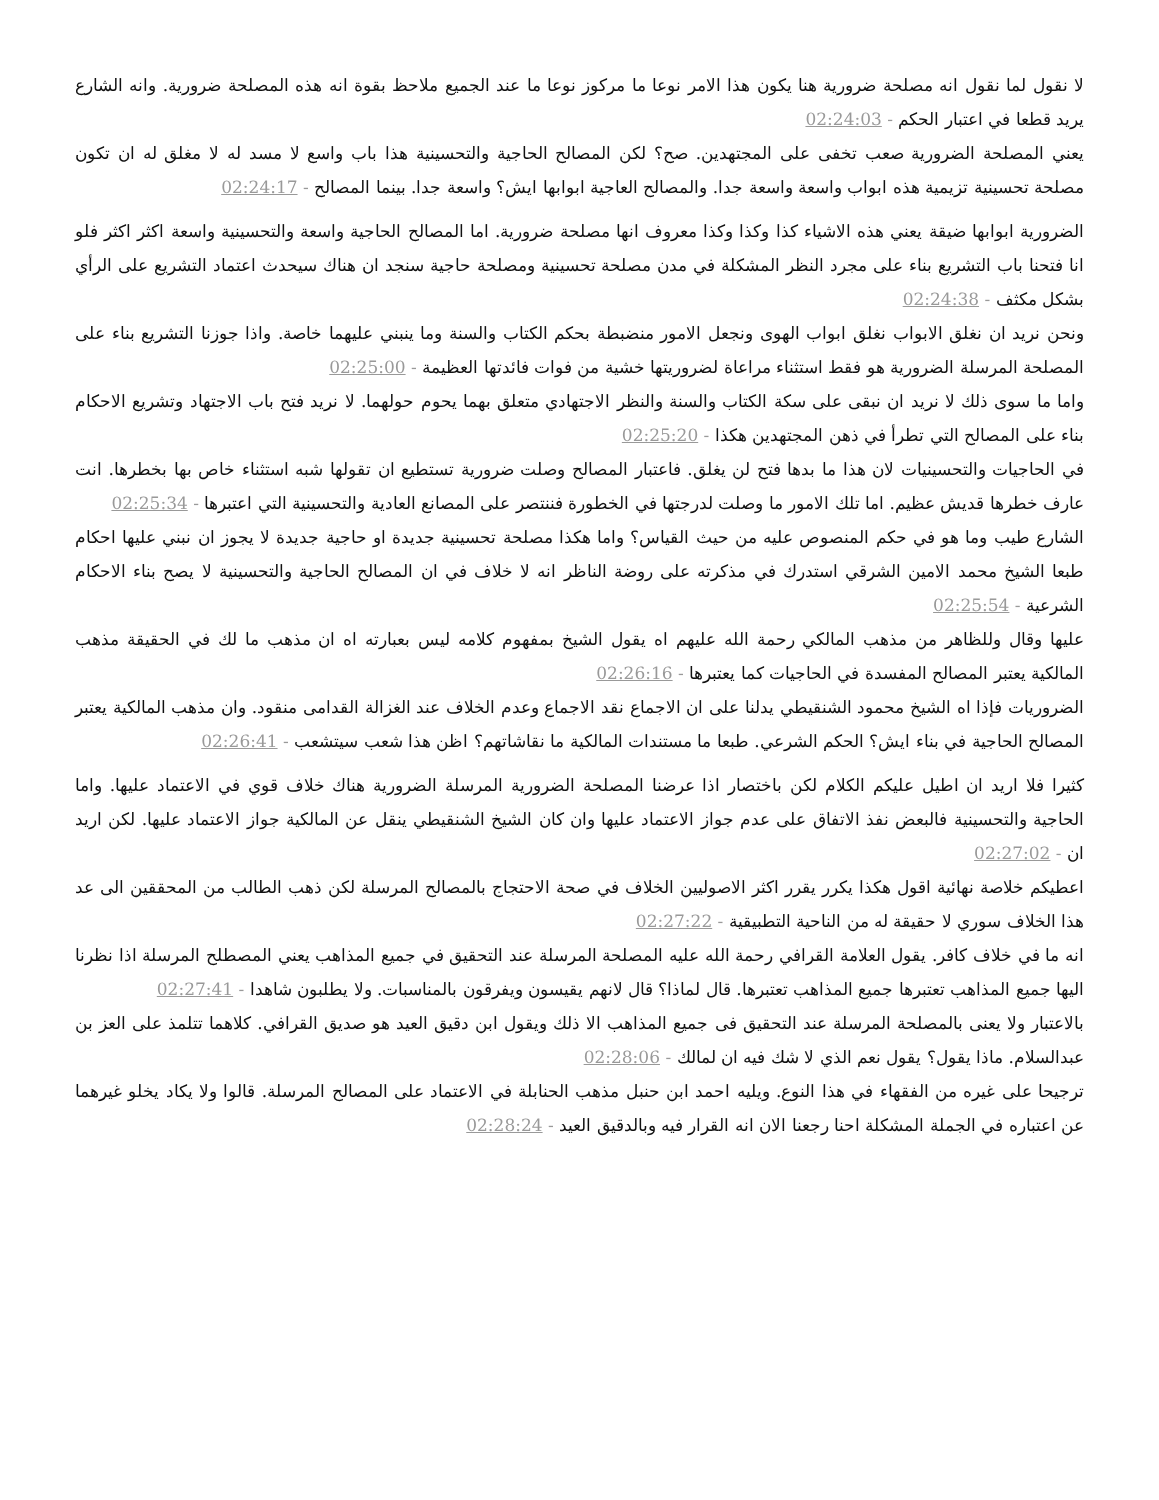لا نقول لما نقول انه مصلحة ضرورية هنا يكون هذا الامر نوعا ما مركوز نوعا ما عند الجميع ملاحظ بقوة انه هذه المصلحة ضرورية. وانه الشارع يريد قطعا في اعتبار الحكم - 02:24:03
يعني المصلحة الضرورية صعب تخفى على المجتهدين. صح؟ لكن المصالح الحاجية والتحسينية هذا باب واسع لا مسد له لا مغلق له ان تكون مصلحة تحسينية تزيمية هذه ابواب واسعة واسعة جدا. والمصالح العاجية ابوابها ايش؟ واسعة جدا. بينما المصالح - 02:24:17
الضرورية ابوابها ضيقة يعني هذه الاشياء كذا وكذا وكذا معروف انها مصلحة ضرورية. اما المصالح الحاجية واسعة والتحسينية واسعة اكثر اكثر فلو انا فتحنا باب التشريع بناء على مجرد النظر المشكلة في مدن مصلحة تحسينية ومصلحة حاجية سنجد ان هناك سيحدث اعتماد التشريع على الرأي بشكل مكثف - 02:24:38
ونحن نريد ان نغلق الابواب نغلق ابواب الهوى ونجعل الامور منضبطة بحكم الكتاب والسنة وما ينبني عليهما خاصة. واذا جوزنا التشريع بناء على المصلحة المرسلة الضرورية هو فقط استثناء مراعاة لضروريتها خشية من فوات فائدتها العظيمة - 02:25:00
واما ما سوى ذلك لا نريد ان نبقى على سكة الكتاب والسنة والنظر الاجتهادي متعلق بهما يحوم حولهما. لا نريد فتح باب الاجتهاد وتشريع الاحكام بناء على المصالح التي تطرأ في ذهن المجتهدين هكذا - 02:25:20
في الحاجيات والتحسينيات لان هذا ما بدها فتح لن يغلق. فاعتبار المصالح وصلت ضرورية تستطيع ان تقولها شبه استثناء خاص بها بخطرها. انت عارف خطرها قديش عظيم. اما تلك الامور ما وصلت لدرجتها في الخطورة فننتصر على المصانع العادية والتحسينية التي اعتبرها - 02:25:34
الشارع طيب وما هو في حكم المنصوص عليه من حيث القياس؟ واما هكذا مصلحة تحسينية جديدة او حاجية جديدة لا يجوز ان نبني عليها احكام طبعا الشيخ محمد الامين الشرقي استدرك في مذكرته على روضة الناظر انه لا خلاف في ان المصالح الحاجية والتحسينية لا يصح بناء الاحكام الشرعية - 02:25:54
عليها وقال وللظاهر من مذهب المالكي رحمة الله عليهم اه يقول الشيخ بمفهوم كلامه ليس بعبارته اه ان مذهب ما لك في الحقيقة مذهب المالكية يعتبر المصالح المفسدة في الحاجيات كما يعتبرها - 02:26:16
الضروريات فإذا اه الشيخ محمود الشنقيطي يدلنا على ان الاجماع نقد الاجماع وعدم الخلاف عند الغزالة القدامى منقود. وان مذهب المالكية يعتبر المصالح الحاجية في بناء ايش؟ الحكم الشرعي. طبعا ما مستندات المالكية ما نقاشاتهم؟ اظن هذا شعب سيتشعب - 02:26:41
كثيرا فلا اريد ان اطيل عليكم الكلام لكن باختصار اذا عرضنا المصلحة الضرورية المرسلة الضرورية هناك خلاف قوي في الاعتماد عليها. واما الحاجية والتحسينية فالبعض نفذ الاتفاق على عدم جواز الاعتماد عليها وان كان الشيخ الشنقيطي ينقل عن المالكية جواز الاعتماد عليها. لكن اريد ان - 02:27:02
اعطيكم خلاصة نهائية اقول هكذا يكرر يقرر اكثر الاصوليين الخلاف في صحة الاحتجاج بالمصالح المرسلة لكن ذهب الطالب من المحققين الى عد هذا الخلاف سوري لا حقيقة له من الناحية التطبيقية - 02:27:22
انه ما في خلاف كافر. يقول العلامة القرافي رحمة الله عليه المصلحة المرسلة عند التحقيق في جميع المذاهب يعني المصطلح المرسلة اذا نظرنا اليها جميع المذاهب تعتبرها جميع المذاهب تعتبرها. قال لماذا؟ قال لانهم يقيسون ويفرقون بالمناسبات. ولا يطلبون شاهدا - 02:27:41
بالاعتبار ولا يعنى بالمصلحة المرسلة عند التحقيق فى جميع المذاهب الا ذلك ويقول ابن دقيق العيد هو صديق القرافي. كلاهما تتلمذ على العز بن عبدالسلام. ماذا يقول؟ يقول نعم الذي لا شك فيه ان لمالك - 02:28:06
ترجيحا على غيره من الفقهاء في هذا النوع. ويليه احمد ابن حنبل مذهب الحنابلة في الاعتماد على المصالح المرسلة. قالوا ولا يكاد يخلو غيرهما عن اعتباره في الجملة المشكلة احنا رجعنا الان انه القرار فيه وبالدقيق العيد - 02:28:24